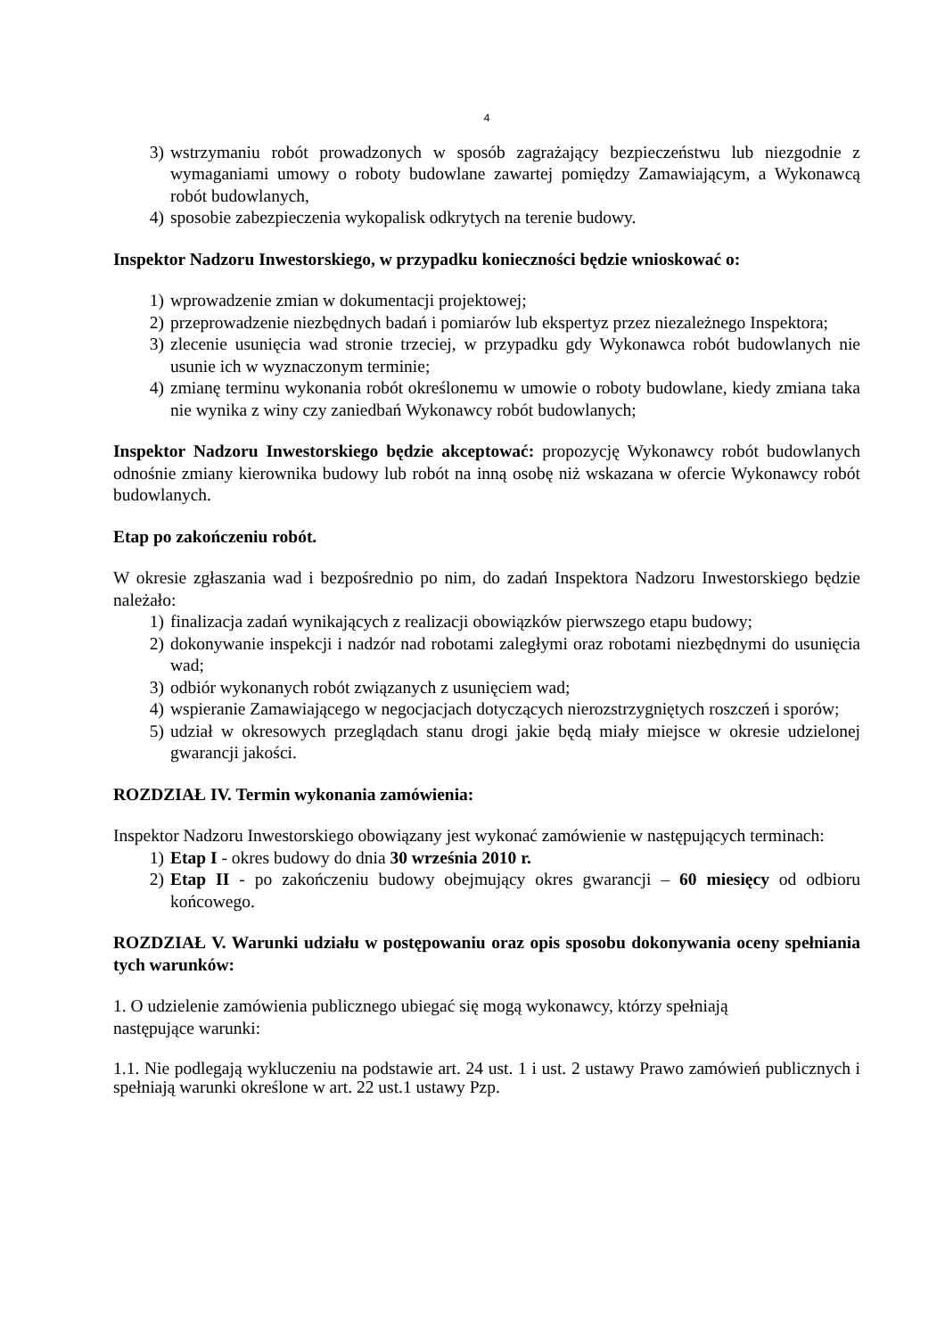4
3) wstrzymaniu robót prowadzonych w sposób zagrażający bezpieczeństwu lub niezgodnie z wymaganiami umowy o roboty budowlane zawartej pomiędzy Zamawiającym, a Wykonawcą robót budowlanych,
4) sposobie zabezpieczenia wykopalisk odkrytych na terenie budowy.
Inspektor Nadzoru Inwestorskiego, w przypadku konieczności będzie wnioskować o:
1) wprowadzenie zmian w dokumentacji projektowej;
2) przeprowadzenie niezbędnych badań i pomiarów lub ekspertyz przez niezależnego Inspektora;
3) zlecenie usunięcia wad stronie trzeciej, w przypadku gdy Wykonawca robót budowlanych nie usunie ich w wyznaczonym terminie;
4) zmianę terminu wykonania robót określonemu w umowie o roboty budowlane, kiedy zmiana taka nie wynika z winy czy zaniedbań Wykonawcy robót budowlanych;
Inspektor Nadzoru Inwestorskiego będzie akceptować: propozycję Wykonawcy robót budowlanych odnośnie zmiany kierownika budowy lub robót na inną osobę niż wskazana w ofercie Wykonawcy robót budowlanych.
Etap po zakończeniu robót.
W okresie zgłaszania wad i bezpośrednio po nim, do zadań Inspektora Nadzoru Inwestorskiego będzie należało:
1) finalizacja zadań wynikających z realizacji obowiązków pierwszego etapu budowy;
2) dokonywanie inspekcji i nadzór nad robotami zaległymi oraz robotami niezbędnymi do usunięcia wad;
3) odbiór wykonanych robót związanych z usunięciem wad;
4) wspieranie Zamawiającego w negocjacjach dotyczących nierozstrzygniętych roszczeń i sporów;
5) udział w okresowych przeglądach stanu drogi jakie będą miały miejsce w okresie udzielonej gwarancji jakości.
ROZDZIAŁ IV. Termin wykonania zamówienia:
Inspektor Nadzoru Inwestorskiego obowiązany jest wykonać zamówienie w następujących terminach:
1) Etap I - okres budowy do dnia 30 września 2010 r.
2) Etap II - po zakończeniu budowy obejmujący okres gwarancji – 60 miesięcy od odbioru końcowego.
ROZDZIAŁ V. Warunki udziału w postępowaniu oraz opis sposobu dokonywania oceny spełniania tych warunków:
1. O udzielenie zamówienia publicznego ubiegać się mogą wykonawcy, którzy spełniają
następujące warunki:
1.1. Nie podlegają wykluczeniu na podstawie art. 24 ust. 1 i ust. 2 ustawy Prawo zamówień publicznych i spełniają warunki określone w art. 22 ust.1 ustawy Pzp.